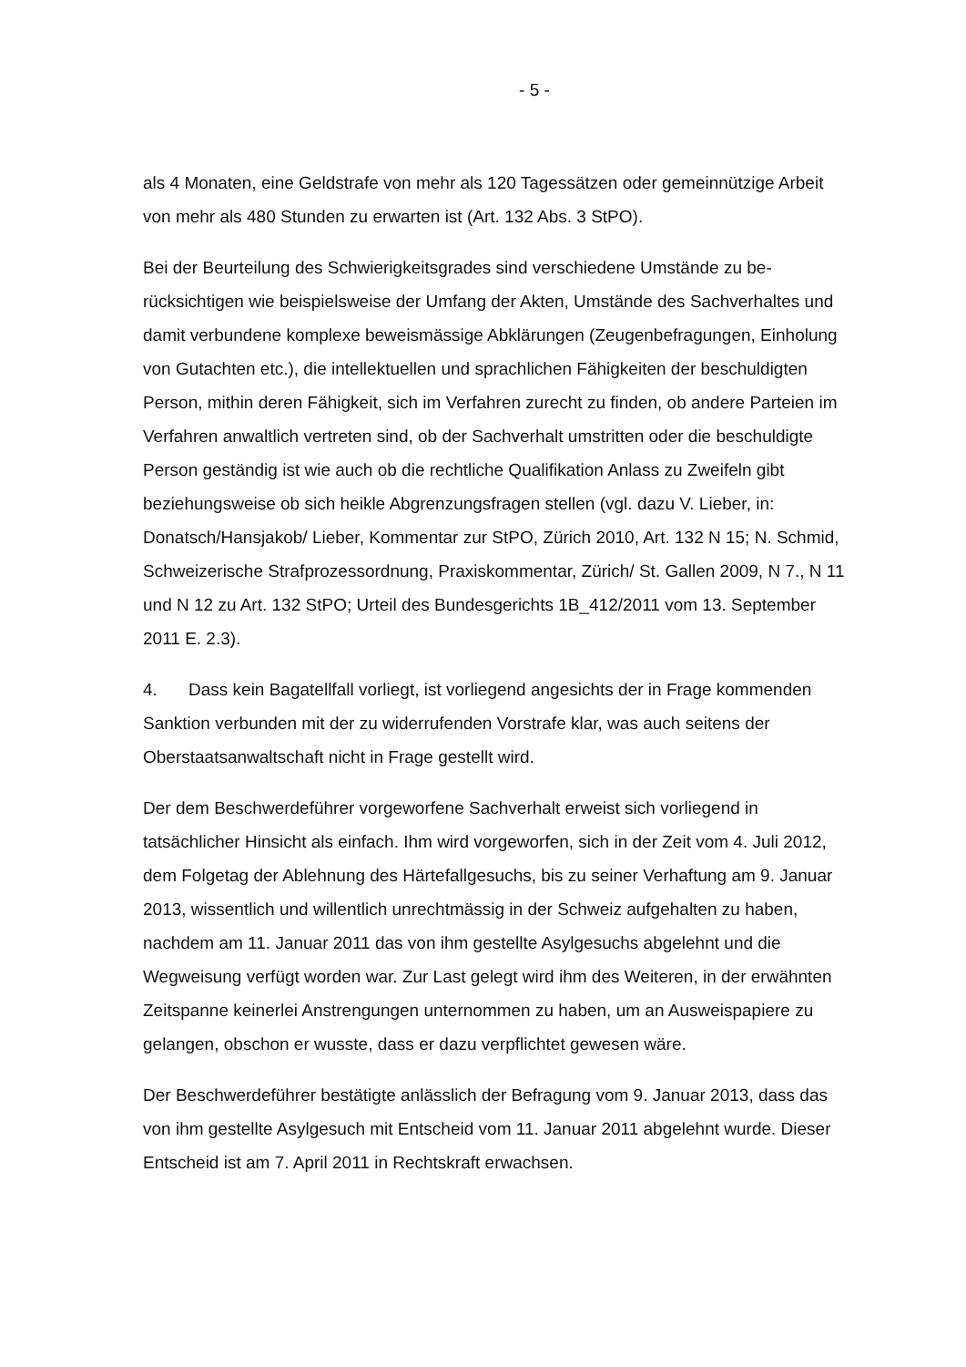- 5 -
als 4 Monaten, eine Geldstrafe von mehr als 120 Tagessätzen oder gemeinnützi­ge Arbeit von mehr als 480 Stunden zu erwarten ist (Art. 132 Abs. 3 StPO).
Bei der Beurteilung des Schwierigkeitsgrades sind verschiedene Umstände zu be­rücksichtigen wie beispielsweise der Umfang der Akten, Umstände des Sachver­haltes und damit verbundene komplexe beweismässige Abklärungen (Zeugenbe­fragungen, Einholung von Gutachten etc.), die intellektuellen und sprachlichen Fähigkeiten der beschuldigten Person, mithin deren Fähigkeit, sich im Verfahren zurecht zu finden, ob andere Parteien im Verfahren anwaltlich vertreten sind, ob der Sachverhalt umstritten oder die beschuldigte Person geständig ist wie auch ob die rechtliche Qualifikation Anlass zu Zweifeln gibt beziehungsweise ob sich heikle Abgrenzungsfragen stellen (vgl. dazu V. Lieber, in: Donatsch/Hansjakob/ Lieber, Kommentar zur StPO, Zürich 2010, Art. 132 N 15; N. Schmid, Schweizeri­sche Strafprozessordnung, Praxiskommentar, Zürich/ St. Gallen 2009, N 7., N 11 und N 12 zu Art. 132 StPO; Urteil des Bundesgerichts 1B_412/2011 vom 13. Sep­tember 2011 E. 2.3).
4. Dass kein Bagatellfall vorliegt, ist vorliegend angesichts der in Frage kom­menden Sanktion verbunden mit der zu widerrufenden Vorstrafe klar, was auch seitens der Oberstaatsanwaltschaft nicht in Frage gestellt wird.
Der dem Beschwerdeführer vorgeworfene Sachverhalt erweist sich vorliegend in tatsächlicher Hinsicht als einfach. Ihm wird vorgeworfen, sich in der Zeit vom 4. Juli 2012, dem Folgetag der Ablehnung des Härtefallgesuchs, bis zu seiner Verhaftung am 9. Januar 2013, wissentlich und willentlich unrechtmässig in der Schweiz aufgehalten zu haben, nachdem am 11. Januar 2011 das von ihm ge­stellte Asylgesuchs abgelehnt und die Wegweisung verfügt worden war. Zur Last gelegt wird ihm des Weiteren, in der erwähnten Zeitspanne keinerlei Anstrengun­gen unternommen zu haben, um an Ausweispapiere zu gelangen, obschon er wusste, dass er dazu verpflichtet gewesen wäre.
Der Beschwerdeführer bestätigte anlässlich der Befragung vom 9. Januar 2013, dass das von ihm gestellte Asylgesuch mit Entscheid vom 11. Januar 2011 abge­lehnt wurde. Dieser Entscheid ist am 7. April 2011 in Rechtskraft erwachsen.